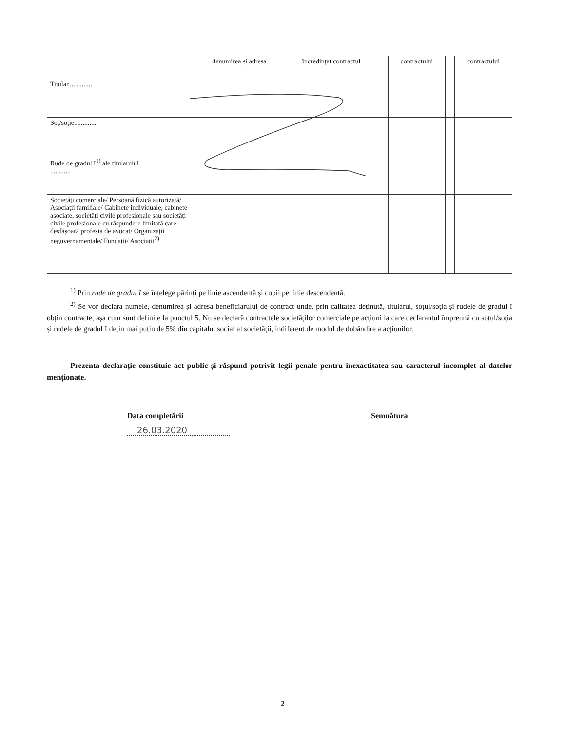| | denumirea și adresa | încredințat contractul | | contractului | | contractului |
| Titular.............. | | | | | | |
| Soț/soție.............. | | | | | | |
| Rude de gradul I<sup>1)</sup> ale titularului ............ | | | | | | |
| Societăți comerciale/ Persoană fizică autorizată/ Asociații familiale/ Cabinete individuale, cabinete asociate, societăți civile profesionale sau societăți civile profesionale cu răspundere limitată care desfășoară profesia de avocat/ Organizații neguvernamentale/ Fundații/ Asociații<sup>2)</sup> | | | | | | |
<sup>1)</sup> Prin rude de gradul I se înțelege părinți pe linie ascendentă și copii pe linie descendentă.
<sup>2)</sup> Se vor declara numele, denumirea și adresa beneficiarului de contract unde, prin calitatea deținută, titularul, soțul/soția și rudele de gradul I obțin contracte, așa cum sunt definite la punctul 5. Nu se declară contractele societăților comerciale pe acțiuni la care declarantul împreună cu soțul/soția și rudele de gradul I dețin mai puțin de 5% din capitalul social al societății, indiferent de modul de dobândire a acțiunilor.
Prezenta declarație constituie act public și răspund potrivit legii penale pentru inexactitatea sau caracterul incomplet al datelor menționate.
Data completării
26.03.2020
Semnătura
2